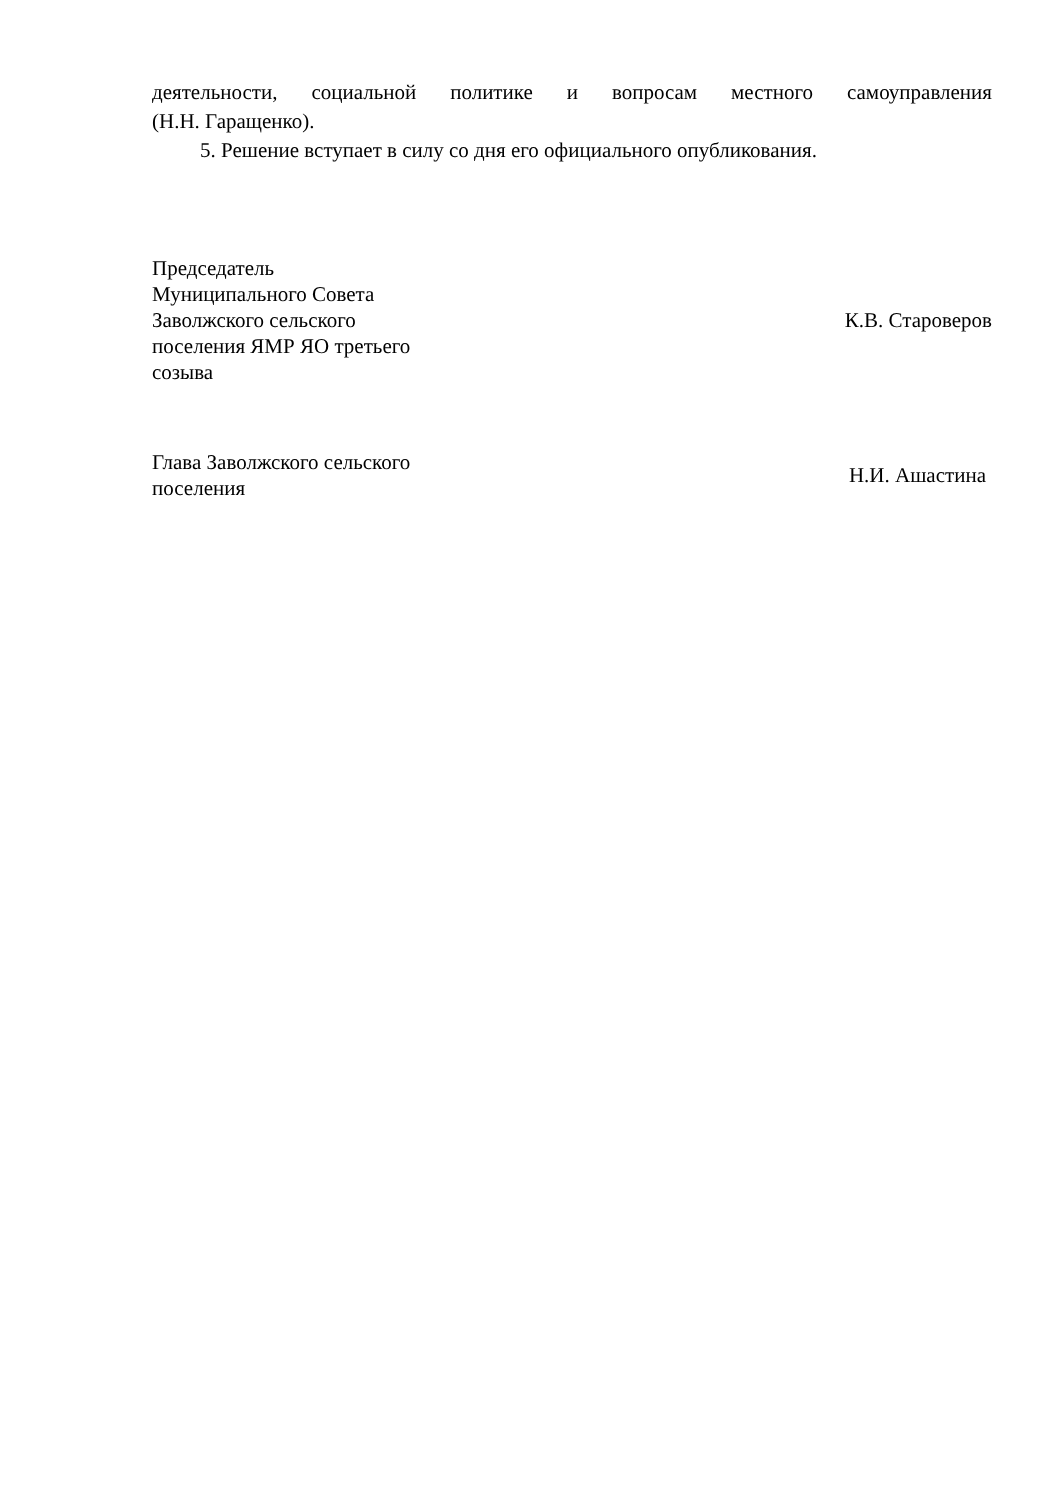деятельности, социальной политике и вопросам местного самоуправления
(Н.Н. Гаращенко).
5. Решение вступает в силу со дня его официального опубликования.
Председатель
Муниципального Совета
Заволжского сельского
поселения ЯМР ЯО третьего
созыва
К.В. Староверов
Глава Заволжского сельского
поселения
Н.И. Ашастина